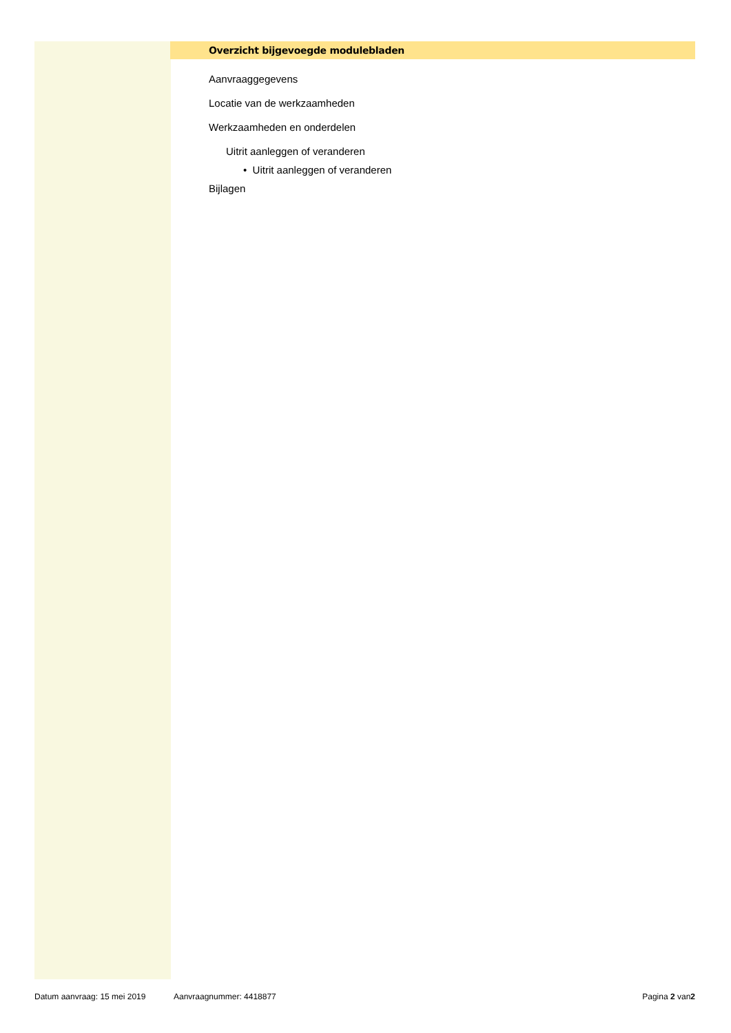Overzicht bijgevoegde modulebladen
Aanvraaggegevens
Locatie van de werkzaamheden
Werkzaamheden en onderdelen
Uitrit aanleggen of veranderen
• Uitrit aanleggen of veranderen
Bijlagen
Datum aanvraag: 15 mei 2019 Aanvraagnummer: 4418877 Pagina 2 van2